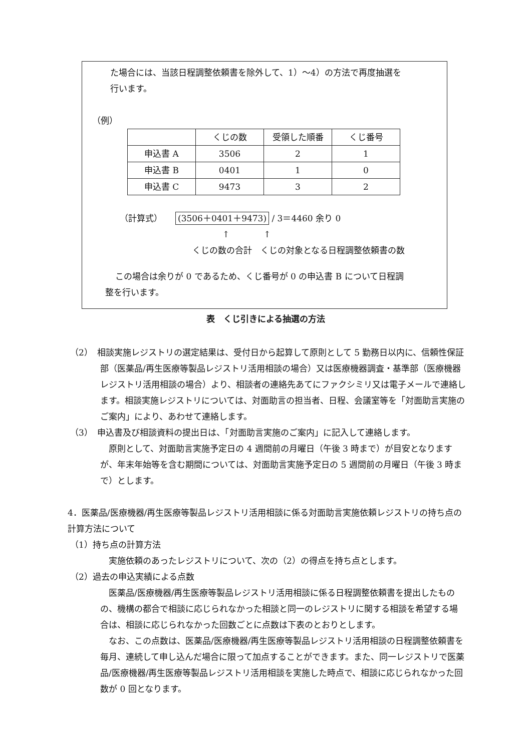た場合には、当該日程調整依頼書を除外して、1）～4）の方法で再度抽選を
行います。
（例）
| | くじの数 | 受領した順番 | くじ番号 |
| --- | --- | --- | --- |
| 申込書 A | 3506 | 2 | 1 |
| 申込書 B | 0401 | 1 | 0 |
| 申込書 C | 9473 | 3 | 2 |
（計算式）　　(3506＋0401＋9473) / 3＝4460 余り 0
↑　　　　↑
くじの数の合計　くじの対象となる日程調整依頼書の数
この場合は余りが 0 であるため、くじ番号が 0 の申込書 B について日程調
整を行います。
表　くじ引きによる抽選の方法
（2）　相談実施レジストリの選定結果は、受付日から起算して原則として 5 勤務日以内に、信頼性保証部（医薬品/再生医療等製品レジストリ活用相談の場合）又は医療機器調査・基準部（医療機器レジストリ活用相談の場合）より、相談者の連絡先あてにファクシミリ又は電子メールで連絡します。相談実施レジストリについては、対面助言の担当者、日程、会議室等を「対面助言実施のご案内」により、あわせて連絡します。
（3）　申込書及び相談資料の提出日は、「対面助言実施のご案内」に記入して連絡します。
原則として、対面助言実施予定日の 4 週間前の月曜日（午後 3 時まで）が目安となりますが、年末年始等を含む期間については、対面助言実施予定日の 5 週間前の月曜日（午後 3 時まで）とします。
4．医薬品/医療機器/再生医療等製品レジストリ活用相談に係る対面助言実施依頼レジストリの持ち点の計算方法について
（1）持ち点の計算方法
実施依頼のあったレジストリについて、次の（2）の得点を持ち点とします。
（2）過去の申込実績による点数
医薬品/医療機器/再生医療等製品レジストリ活用相談に係る日程調整依頼書を提出したものの、機構の都合で相談に応じられなかった相談と同一のレジストリに関する相談を希望する場合は、相談に応じられなかった回数ごとに点数は下表のとおりとします。
なお、この点数は、医薬品/医療機器/再生医療等製品レジストリ活用相談の日程調整依頼書を毎月、連続して申し込んだ場合に限って加点することができます。また、同一レジストリで医薬品/医療機器/再生医療等製品レジストリ活用相談を実施した時点で、相談に応じられなかった回数が 0 回となります。